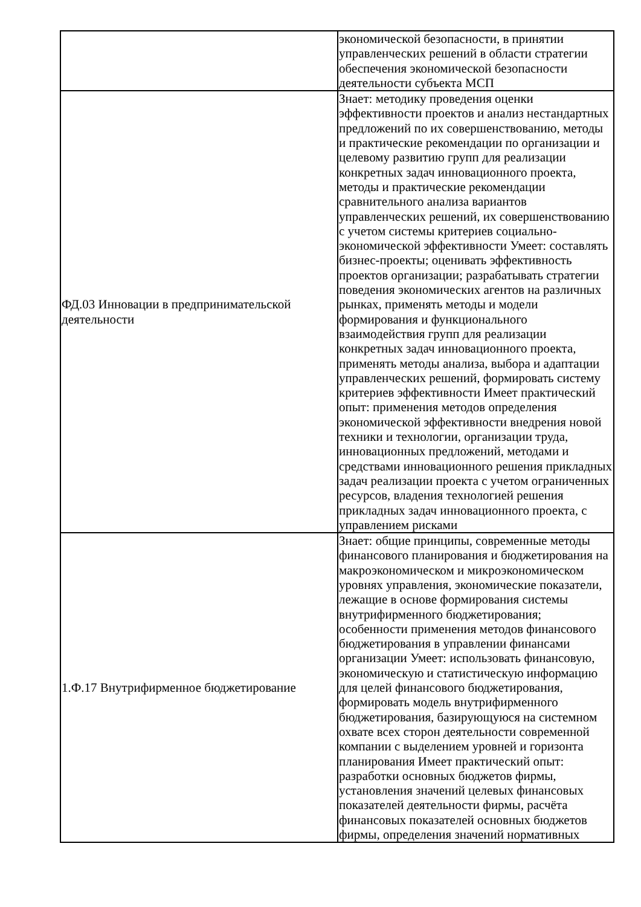| | экономической безопасности, в принятии управленческих решений в области стратегии обеспечения экономической безопасности деятельности субъекта МСП |
| ФД.03 Инновации в предпринимательской деятельности | Знает: методику проведения оценки эффективности проектов и анализ нестандартных предложений по их совершенствованию, методы и практические рекомендации по организации и целевому развитию групп для реализации конкретных задач инновационного проекта, методы и практические рекомендации сравнительного анализа вариантов управленческих решений, их совершенствованию с учетом системы критериев социально-экономической эффективности Умеет: составлять бизнес-проекты; оценивать эффективность проектов организации; разрабатывать стратегии поведения экономических агентов на различных рынках, применять методы и модели формирования и функционального взаимодействия групп для реализации конкретных задач инновационного проекта, применять методы анализа, выбора и адаптации управленческих решений, формировать систему критериев эффективности Имеет практический опыт: применения методов определения экономической эффективности внедрения новой техники и технологии, организации труда, инновационных предложений, методами и средствами инновационного решения прикладных задач реализации проекта с учетом ограниченных ресурсов, владения технологией решения прикладных задач инновационного проекта, с управлением рисками |
| 1.Ф.17 Внутрифирменное бюджетирование | Знает: общие принципы, современные методы финансового планирования и бюджетирования на макроэкономическом и микроэкономическом уровнях управления, экономические показатели, лежащие в основе формирования системы внутрифирменного бюджетирования; особенности применения методов финансового бюджетирования в управлении финансами организации Умеет: использовать финансовую, экономическую и статистическую информацию для целей финансового бюджетирования, формировать модель внутрифирменного бюджетирования, базирующуюся на системном охвате всех сторон деятельности современной компании с выделением уровней и горизонта планирования Имеет практический опыт: разработки основных бюджетов фирмы, установления значений целевых финансовых показателей деятельности фирмы, расчёта финансовых показателей основных бюджетов фирмы, определения значений нормативных |